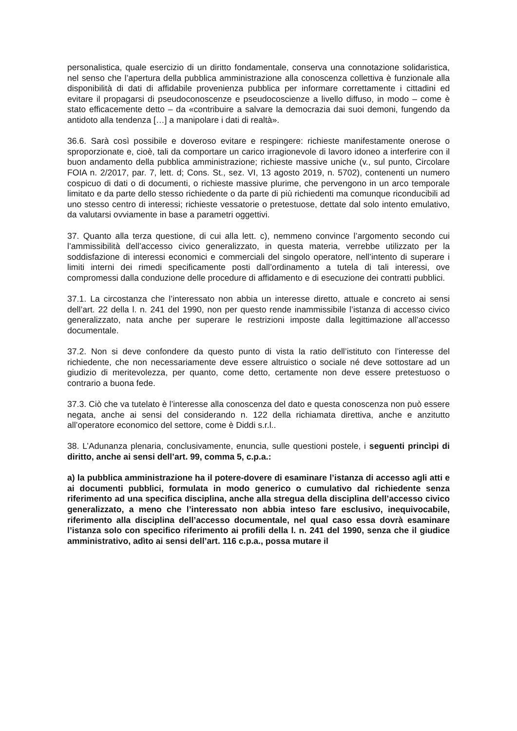personalistica, quale esercizio di un diritto fondamentale, conserva una connotazione solidaristica, nel senso che l’apertura della pubblica amministrazione alla conoscenza collettiva è funzionale alla disponibilità di dati di affidabile provenienza pubblica per informare correttamente i cittadini ed evitare il propagarsi di pseudoconoscenze e pseudocoscienze a livello diffuso, in modo – come è stato efficacemente detto – da «contribuire a salvare la democrazia dai suoi demoni, fungendo da antidoto alla tendenza […] a manipolare i dati di realtà».
36.6. Sarà così possibile e doveroso evitare e respingere: richieste manifestamente onerose o sproporzionate e, cioè, tali da comportare un carico irragionevole di lavoro idoneo a interferire con il buon andamento della pubblica amministrazione; richieste massive uniche (v., sul punto, Circolare FOIA n. 2/2017, par. 7, lett. d; Cons. St., sez. VI, 13 agosto 2019, n. 5702), contenenti un numero cospicuo di dati o di documenti, o richieste massive plurime, che pervengono in un arco temporale limitato e da parte dello stesso richiedente o da parte di più richiedenti ma comunque riconducibili ad uno stesso centro di interessi; richieste vessatorie o pretestuose, dettate dal solo intento emulativo, da valutarsi ovviamente in base a parametri oggettivi.
37. Quanto alla terza questione, di cui alla lett. c), nemmeno convince l’argomento secondo cui l’ammissibilità dell’accesso civico generalizzato, in questa materia, verrebbe utilizzato per la soddisfazione di interessi economici e commerciali del singolo operatore, nell’intento di superare i limiti interni dei rimedi specificamente posti dall’ordinamento a tutela di tali interessi, ove compromessi dalla conduzione delle procedure di affidamento e di esecuzione dei contratti pubblici.
37.1. La circostanza che l’interessato non abbia un interesse diretto, attuale e concreto ai sensi dell’art. 22 della l. n. 241 del 1990, non per questo rende inammissibile l’istanza di accesso civico generalizzato, nata anche per superare le restrizioni imposte dalla legittimazione all’accesso documentale.
37.2. Non si deve confondere da questo punto di vista la ratio dell’istituto con l’interesse del richiedente, che non necessariamente deve essere altruistico o sociale né deve sottostare ad un giudizio di meritevolezza, per quanto, come detto, certamente non deve essere pretestuoso o contrario a buona fede.
37.3. Ciò che va tutelato è l’interesse alla conoscenza del dato e questa conoscenza non può essere negata, anche ai sensi del considerando n. 122 della richiamata direttiva, anche e anzitutto all’operatore economico del settore, come è Diddi s.r.l..
38. L’Adunanza plenaria, conclusivamente, enuncia, sulle questioni postele, i seguenti princìpi di diritto, anche ai sensi dell’art. 99, comma 5, c.p.a.:
a) la pubblica amministrazione ha il potere-dovere di esaminare l’istanza di accesso agli atti e ai documenti pubblici, formulata in modo generico o cumulativo dal richiedente senza riferimento ad una specifica disciplina, anche alla stregua della disciplina dell’accesso civico generalizzato, a meno che l’interessato non abbia inteso fare esclusivo, inequivocabile, riferimento alla disciplina dell’accesso documentale, nel qual caso essa dovrà esaminare l’istanza solo con specifico riferimento ai profili della l. n. 241 del 1990, senza che il giudice amministrativo, adìto ai sensi dell’art. 116 c.p.a., possa mutare il